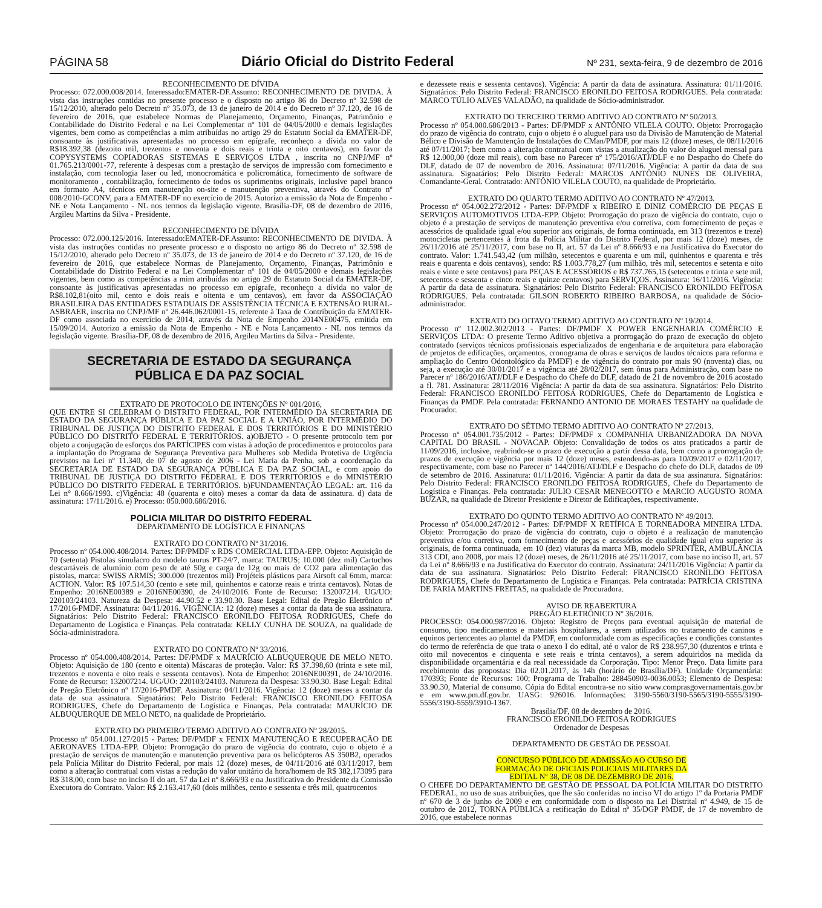PÁGINA 58 Diário Oficial do Distrito Federal Nº 231, sexta-feira, 9 de dezembro de 2016
RECONHECIMENTO DE DÍVIDA
Processo: 072.000.008/2014. Interessado:EMATER-DF.Assunto: RECONHECIMENTO DE DIVIDA. À vista das instruções contidas no presente processo e o disposto no artigo 86 do Decreto nº 32.598 de 15/12/2010, alterado pelo Decreto nº 35.073, de 13 de janeiro de 2014 e do Decreto nº 37.120, de 16 de fevereiro de 2016, que estabelece Normas de Planejamento, Orçamento, Finanças, Patrimônio e Contabilidade do Distrito Federal e na Lei Complementar nº 101 de 04/05/2000 e demais legislações vigentes, bem como as competências a mim atribuídas no artigo 29 do Estatuto Social da EMATER-DF, consoante às justificativas apresentadas no processo em epígrafe, reconheço a dívida no valor de R$18.392,38 (dezoito mil, trezentos e noventa e dois reais e trinta e oito centavos), em favor da COPYSYSTEMS COPIADORAS SISTEMAS E SERVIÇOS LTDA , inscrita no CNPJ/MF nº 01.765.213/0001-77, referente à despesas com a prestação de serviços de impressão com fornecimento e instalação, com tecnologia laser ou led, monocromática e policromática, fornecimento de software de monitoramento , contabilização, fornecimento de todos os suprimentos originais, inclusive papel branco em formato A4, técnicos em manutenção on-site e manutenção preventiva, através do Contrato nº 008/2010-GCONV, para a EMATER-DF no exercício de 2015. Autorizo a emissão da Nota de Empenho - NE e Nota Lançamento - NL nos termos da legislação vigente. Brasília-DF, 08 de dezembro de 2016, Argileu Martins da Silva - Presidente.
RECONHECIMENTO DE DÍVIDA
Processo: 072.000.125/2016. Interessado:EMATER-DF.Assunto: RECONHECIMENTO DE DIVIDA. À vista das instruções contidas no presente processo e o disposto no artigo 86 do Decreto nº 32.598 de 15/12/2010, alterado pelo Decreto nº 35.073, de 13 de janeiro de 2014 e do Decreto nº 37.120, de 16 de fevereiro de 2016, que estabelece Normas de Planejamento, Orçamento, Finanças, Patrimônio e Contabilidade do Distrito Federal e na Lei Complementar nº 101 de 04/05/2000 e demais legislações vigentes, bem como as competências a mim atribuídas no artigo 29 do Estatuto Social da EMATER-DF, consoante às justificativas apresentadas no processo em epígrafe, reconheço a dívida no valor de R$8.102,81(oito mil, cento e dois reais e oitenta e um centavos), em favor da ASSOCIAÇÃO BRASILEIRA DAS ENTIDADES ESTADUAIS DE ASSISTÊNCIA TÉCNICA E EXTENSÃO RURAL-ASBRAER, inscrita no CNPJ/MF nº 26.446.062/0001-15, referente à Taxa de Contribuição da EMATER-DF como associada no exercício de 2014, através da Nota de Empenho 2014NE00475, emitida em 15/09/2014. Autorizo a emissão da Nota de Empenho - NE e Nota Lançamento - NL nos termos da legislação vigente. Brasília-DF, 08 de dezembro de 2016, Argileu Martins da Silva - Presidente.
SECRETARIA DE ESTADO DA SEGURANÇA
PÚBLICA E DA PAZ SOCIAL
EXTRATO DE PROTOCOLO DE INTENÇÕES Nº 001/2016,
QUE ENTRE SI CELEBRAM O DISTRITO FEDERAL, POR INTERMÉDIO DA SECRETARIA DE ESTADO DA SEGURANÇA PÚBLICA E DA PAZ SOCIAL E A UNIÃO, POR INTERMÉDIO DO TRIBUNAL DE JUSTIÇA DO DISTRITO FEDERAL E DOS TERRITÓRIOS E DO MINISTÉRIO PÚBLICO DO DISTRITO FEDERAL E TERRITÓRIOS. a)OBJETO - O presente protocolo tem por objeto a conjugação de esforços dos PARTÍCIPES com vistas à adoção de procedimentos e protocolos para a implantação do Programa de Segurança Preventiva para Mulheres sob Medida Protetiva de Urgência previstos na Lei nº 11.340, de 07 de agosto de 2006 - Lei Maria da Penha, sob a coordenação da SECRETARIA DE ESTADO DA SEGURANÇA PÚBLICA E DA PAZ SOCIAL, e com apoio do TRIBUNAL DE JUSTIÇA DO DISTRITO FEDERAL E DOS TERRITÓRIOS e do MINISTÉRIO PÚBLICO DO DISTRITO FEDERAL E TERRITÓRIOS. b)FUNDAMENTAÇÃO LEGAL: art. 116 da Lei n° 8.666/1993. c)Vigência: 48 (quarenta e oito) meses a contar da data de assinatura. d) data de assinatura: 17/11/2016. e) Processo: 050.000.686/2016.
POLICIA MILITAR DO DISTRITO FEDERAL
DEPARTAMENTO DE LOGÍSTICA E FINANÇAS
EXTRATO DO CONTRATO Nº 31/2016.
Processo nº 054.000.408/2014. Partes: DF/PMDF x RDS COMERCIAL LTDA-EPP. Objeto: Aquisição de 70 (setenta) Pistolas simulacro do modelo taurus PT-24/7, marca: TAURUS; 10.000 (dez mil) Cartuchos descartáveis de alumínio com peso de até 50g e carga de 12g ou mais de CO2 para alimentação das pistolas, marca: SWISS ARMIS; 300.000 (trezentos mil) Projéteis plásticos para Airsoft cal 6mm, marca: ACTION. Valor: R$ 107.514,30 (cento e sete mil, quinhentos e catorze reais e trinta centavos). Notas de Empenho: 2016NE00389 e 2016NE00390, de 24/10/2016. Fonte de Recurso: 132007214. UG/UO: 220103/24103. Natureza da Despesa: 44.90.52 e 33.90.30. Base Legal: Edital de Pregão Eletrônico nº 17/2016-PMDF. Assinatura: 04/11/2016. VIGÊNCIA: 12 (doze) meses a contar da data de sua assinatura. Signatários: Pelo Distrito Federal: FRANCISCO ERONILDO FEITOSA RODRIGUES, Chefe do Departamento de Logística e Finanças. Pela contratada: KELLY CUNHA DE SOUZA, na qualidade de Sócia-administradora.
EXTRATO DO CONTRATO Nº 33/2016.
Processo nº 054.000.408/2014. Partes: DF/PMDF x MAURÍCIO ALBUQUERQUE DE MELO NETO. Objeto: Aquisição de 180 (cento e oitenta) Máscaras de proteção. Valor: R$ 37.398,60 (trinta e sete mil, trezentos e noventa e oito reais e sessenta centavos). Nota de Empenho: 2016NE00391, de 24/10/2016. Fonte de Recurso: 132007214. UG/UO: 220103/24103. Natureza da Despesa: 33.90.30. Base Legal: Edital de Pregão Eletrônico nº 17/2016-PMDF. Assinatura: 04/11/2016. Vigência: 12 (doze) meses a contar da data de sua assinatura. Signatários: Pelo Distrito Federal: FRANCISCO ERONILDO FEITOSA RODRIGUES, Chefe do Departamento de Logística e Finanças. Pela contratada: MAURÍCIO DE ALBUQUERQUE DE MELO NETO, na qualidade de Proprietário.
EXTRATO DO PRIMEIRO TERMO ADITIVO AO CONTRATO Nº 28/2015.
Processo nº 054.001.127/2015 - Partes: DF/PMDF x FENIX MANUTENÇÃO E RECUPERAÇÃO DE AERONAVES LTDA-EPP. Objeto: Prorrogação do prazo de vigência do contrato, cujo o objeto é a prestação de serviços de manutenção e manutenção preventiva para os helicópteros AS 350B2, operados pela Polícia Militar do Distrito Federal, por mais 12 (doze) meses, de 04/11/2016 até 03/11/2017, bem como a alteração contratual com vistas a redução do valor unitário da hora/homem de R$ 382,173095 para R$ 318,00, com base no inciso II do art. 57 da Lei nº 8.666/93 e na Justificativa do Presidente da Comissão Executora do Contrato. Valor: R$ 2.163.417,60 (dois milhões, cento e sessenta e três mil, quatrocentos
e dezessete reais e sessenta centavos). Vigência: A partir da data de assinatura. Assinatura: 01/11/2016. Signatários: Pelo Distrito Federal: FRANCISCO ERONILDO FEITOSA RODRIGUES. Pela contratada: MARCO TÚLIO ALVES VALADÃO, na qualidade de Sócio-administrador.
EXTRATO DO TERCEIRO TERMO ADITIVO AO CONTRATO Nº 50/2013.
Processo nº 054.000.686/2013 - Partes: DF/PMDF x ANTÔNIO VILELA COUTO. Objeto: Prorrogação do prazo de vigência do contrato, cujo o objeto é o aluguel para uso da Divisão de Manutenção de Material Bélico e Divisão de Manutenção de Instalações do CMan/PMDF, por mais 12 (doze) meses, de 08/11/2016 até 07/11/2017; bem como a alteração contratual com vistas a atualização do valor do aluguel mensal para R$ 12.000,00 (doze mil reais), com base no Parecer nº 175/2016/ATJ/DLF e no Despacho do Chefe do DLF, datado de 07 de novembro de 2016. Assinatura: 07/11/2016. Vigência: A partir da data de sua assinatura. Signatários: Pelo Distrito Federal: MARCOS ANTÔNIO NUNES DE OLIVEIRA, Comandante-Geral. Contratado: ANTÔNIO VILELA COUTO, na qualidade de Proprietário.
EXTRATO DO QUARTO TERMO ADITIVO AO CONTRATO Nº 47/2013.
Processo nº 054.002.272/2012 - Partes: DF/PMDF x RIBEIRO E DINIZ COMÉRCIO DE PEÇAS E SERVIÇOS AUTOMOTIVOS LTDA-EPP. Objeto: Prorrogação do prazo de vigência do contrato, cujo o objeto é a prestação de serviços de manutenção preventiva e/ou corretiva, com fornecimento de peças e acessórios de qualidade igual e/ou superior aos originais, de forma continuada, em 313 (trezentos e treze) motocicletas pertencentes à frota da Polícia Militar do Distrito Federal, por mais 12 (doze) meses, de 26/11/2016 até 25/11/2017, com base no II, art. 57 da Lei nº 8.666/93 e na Justificativa do Executor do contrato. Valor: 1.741.543,42 (um milhão, setecentos e quarenta e um mil, quinhentos e quarenta e três reais e quarenta e dois centavos), sendo: R$ 1.003.778,27 (um milhão, três mil, setecentos e setenta e oito reais e vinte e sete centavos) para PEÇAS E ACESSÓRIOS e R$ 737.765,15 (setecentos e trinta e sete mil, setecentos e sessenta e cinco reais e quinze centavos) para SERVIÇOS. Assinatura: 16/11/2016. Vigência: A partir da data de assinatura. Signatários: Pelo Distrito Federal: FRANCISCO ERONILDO FEITOSA RODRIGUES. Pela contratada: GILSON ROBERTO RIBEIRO BARBOSA, na qualidade de Sócio-administrador.
EXTRATO DO OITAVO TERMO ADITIVO AO CONTRATO Nº 19/2014.
Processo nº 112.002.302/2013 - Partes: DF/PMDF X POWER ENGENHARIA COMÉRCIO E SERVIÇOS LTDA: O presente Termo Aditivo objetiva a prorrogação do prazo de execução do objeto contratado (serviços técnicos profissionais especializados de engenharia e de arquitetura para elaboração de projetos de edificações, orçamentos, cronograma de obras e serviços de laudos técnicos para reforma e ampliação do Centro Odontológico da PMDF) e de vigência do contrato por mais 90 (noventa) dias, ou seja, a execução até 30/01/2017 e a vigência até 28/02/2017, sem ônus para Administração, com base no Parecer nº 186/2016/ATJ/DLF e Despacho do Chefe do DLF, datado de 21 de novembro de 2016 acostado a fl. 781. Assinatura: 28/11/2016 Vigência: A partir da data de sua assinatura. Signatários: Pelo Distrito Federal: FRANCISCO ERONILDO FEITOSA RODRIGUES, Chefe do Departamento de Logística e Finanças da PMDF. Pela contratada: FERNANDO ANTONIO DE MORAES TESTAHY na qualidade de Procurador.
EXTRATO DO SÉTIMO TERMO ADITIVO AO CONTRATO Nº 27/2013.
Processo nº 054.001.735/2012 - Partes: DF/PMDF x COMPANHIA URBANIZADORA DA NOVA CAPITAL DO BRASIL - NOVACAP. Objeto: Convalidação de todos os atos praticados a partir de 11/09/2016, inclusive, reabrindo-se o prazo de execução a partir dessa data, bem como a prorrogação de prazos de execução e vigência por mais 12 (doze) meses, estendendo-as para 10/09/2017 e 02/11/2017, respectivamente, com base no Parecer nº 144/2016/ATJ/DLF e Despacho do chefe do DLF, datados de 09 de setembro de 2016. Assinatura: 01/11/2016. Vigência: A partir da data de sua assinatura. Signatários: Pelo Distrito Federal: FRANCISCO ERONILDO FEITOSA RODRIGUES, Chefe do Departamento de Logística e Finanças. Pela contratada: JULIO CESAR MENEGOTTO e MARCIO AUGUSTO ROMA BUZAR, na qualidade de Diretor Presidente e Diretor de Edificações, respectivamente.
EXTRATO DO QUINTO TERMO ADITIVO AO CONTRATO Nº 49/2013.
Processo nº 054.000.247/2012 - Partes: DF/PMDF X RETÍFICA E TORNEADORA MINEIRA LTDA. Objeto: Prorrogação do prazo de vigência do contrato, cujo o objeto é a realização de manutenção preventiva e/ou corretiva, com fornecimento de peças e acessórios de qualidade igual e/ou superior às originais, de forma continuada, em 10 (dez) viaturas da marca MB, modelo SPRINTER, AMBULÂNCIA 313 CDI, ano 2008, por mais 12 (doze) meses, de 26/11/2016 até 25/11/2017, com base no inciso II, art. 57 da Lei nº 8.666/93 e na Justificativa do Executor do contrato. Assinatura: 24/11/2016 Vigência: A partir da data de sua assinatura. Signatários: Pelo Distrito Federal: FRANCISCO ERONILDO FEITOSA RODRIGUES, Chefe do Departamento de Logística e Finanças. Pela contratada: PATRÍCIA CRISTINA DE FARIA MARTINS FREITAS, na qualidade de Procuradora.
AVISO DE REABERTURA
PREGÃO ELETRÔNICO Nº 36/2016.
PROCESSO: 054.000.987/2016. Objeto: Registro de Preços para eventual aquisição de material de consumo, tipo medicamentos e materiais hospitalares, a serem utilizados no tratamento de caninos e equinos pertencentes ao plantel da PMDF, em conformidade com as especificações e condições constantes do termo de referência de que trata o anexo I do edital, até o valor de R$ 238.957,30 (duzentos e trinta e oito mil novecentos e cinquenta e sete reais e trinta centavos), a serem adquiridos na medida da disponibilidade orçamentária e da real necessidade da Corporação. Tipo: Menor Preço. Data limite para recebimento das propostas: Dia 02.01.2017, às 14h (horário de Brasília/DF). Unidade Orçamentária: 170393; Fonte de Recursos: 100; Programa de Trabalho: 288450903-0036.0053; Elemento de Despesa: 33.90.30, Material de consumo. Cópia do Edital encontra-se no sítio www.comprasgovernamentais.gov.br e em www.pm.df.gov.br. UASG: 926016. Informações: 3190-5560/3190-5565/3190-5555/3190-5556/3190-5559/3910-1367.
Brasília/DF, 08 de dezembro de 2016.
FRANCISCO ERONILDO FEITOSA RODRIGUES
Ordenador de Despesas
DEPARTAMENTO DE GESTÃO DE PESSOAL
CONCURSO PÚBLICO DE ADMISSÃO AO CURSO DE
FORMAÇÃO DE OFICIAIS POLICIAIS MILITARES DA
EDITAL Nº 38, DE 08 DE DEZEMBRO DE 2016.
O CHEFE DO DEPARTAMENTO DE GESTÃO DE PESSOAL DA POLÍCIA MILITAR DO DISTRITO FEDERAL, no uso de suas atribuições, que lhe são conferidas no inciso VI do artigo 1º da Portaria PMDF nº 670 de 3 de junho de 2009 e em conformidade com o disposto na Lei Distrital nº 4.949, de 15 de outubro de 2012, TORNA PÚBLICA a retificação do Edital nº 35/DGP PMDF, de 17 de novembro de 2016, que estabelece normas